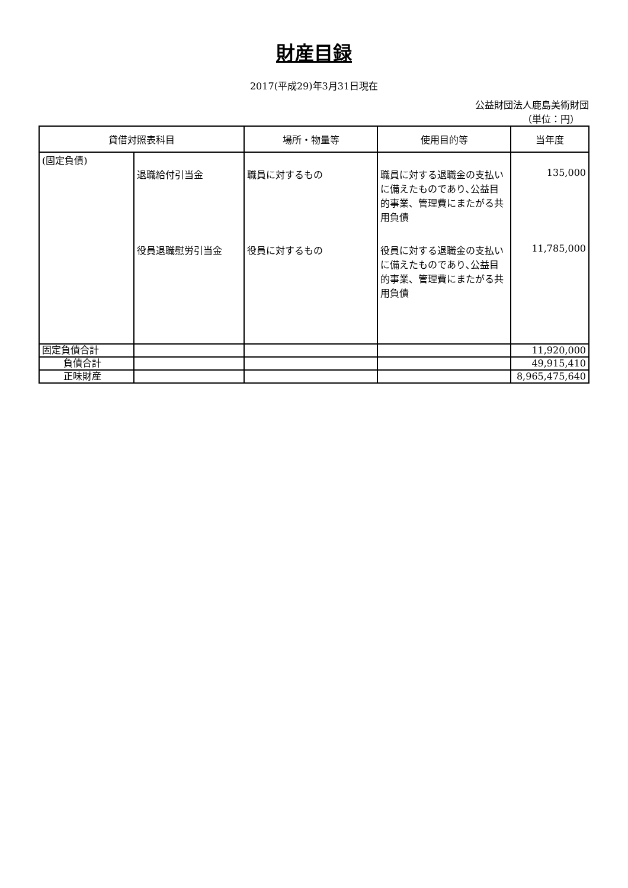財産目録
2017(平成29)年3月31日現在
公益財団法人鹿島美術財団
（単位：円）
| 貸借対照表科目 | | 場所・物量等 | 使用目的等 | 当年度 |
| --- | --- | --- | --- | --- |
| (固定負債) | | | | |
| | 退職給付引当金 | 職員に対するもの | 職員に対する退職金の支払いに備えたものであり､公益目的事業、管理費にまたがる共用負債 | 135,000 |
| | 役員退職慰労引当金 | 役員に対するもの | 役員に対する退職金の支払いに備えたものであり､公益目的事業、管理費にまたがる共用負債 | 11,785,000 |
| 固定負債合計 | | | | 11,920,000 |
| 負債合計 | | | | 49,915,410 |
| 正味財産 | | | | 8,965,475,640 |